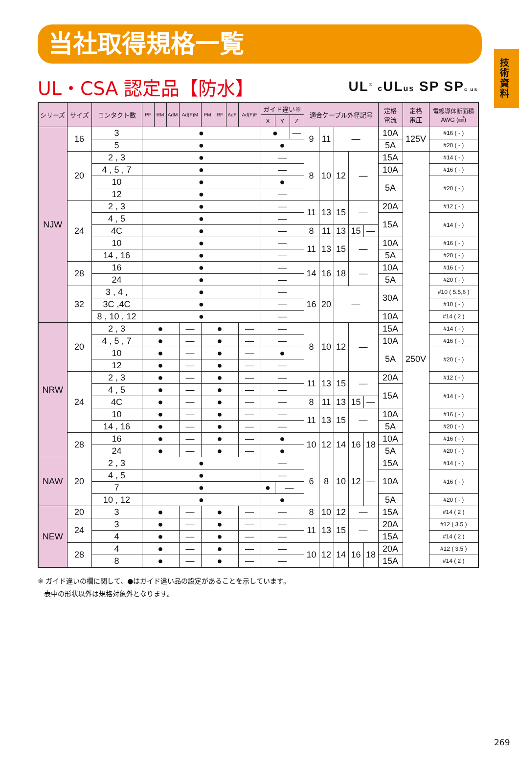技術資料
当社取得規格一覧
UL・CSA 認定品【防水】
UL<sup>®</sup> c ULus SP SPc us
| シリーズ | サイズ | コンタクト数 | PF | RM | AdM | Ad(F)M | PM | RF | AdF | Ad(F)F | ガイド違い※ | | | 適合ケーブル外径記号 | | | | | 定格 電流 | 定格 電圧 | 電線導体断面積 AWG (㎟) |
| --- | --- | --- | --- | --- | --- | --- | --- | --- | --- | --- | --- | --- | --- | --- | --- | --- | --- | --- | --- | --- | --- |
| | | | | | | | | | | | X | Y | Z | | | | | | | | |
| NJW | 16 | 3 | ● | | | | | | | | ● | | — | 9 | 11 | — | | | 10A | 125V | #16 ( - ) |
| | | 5 | ● | | | | | | | | ● | | | | | | | | 5A | | #20 ( - ) |
| | 20 | 2 , 3 | ● | | | | | | | | — | | | 8 | 10 | 12 | — | | 15A | 250V | #14 ( - ) |
| | | 4 , 5 , 7 | ● | | | | | | | | — | | | | | | | | 10A | | #16 ( - ) |
| | | 10 | ● | | | | | | | | ● | | | | | | | | 5A | | #20 ( - ) |
| | | 12 | ● | | | | | | | | — | | | | | | | | | | |
| | 24 | 2 , 3 | ● | | | | | | | | — | | | 11 | 13 | 15 | — | | 20A | | #12 ( - ) |
| | | 4 , 5 | ● | | | | | | | | — | | | | | | | | 15A | | #14 ( - ) |
| | | 4C | ● | | | | | | | | — | | | 8 | 11 | 13 | 15 | — | | | |
| | | 10 | ● | | | | | | | | — | | | 11 | 13 | 15 | — | | 10A | | #16 ( - ) |
| | | 14 , 16 | ● | | | | | | | | — | | | | | | | | 5A | | #20 ( - ) |
| | 28 | 16 | ● | | | | | | | | — | | | 14 | 16 | 18 | — | | 10A | | #16 ( - ) |
| | | 24 | ● | | | | | | | | — | | | | | | | | 5A | | #20 ( - ) |
| | 32 | 3 , 4 , | ● | | | | | | | | — | | | 16 | 20 | — | | | 30A | | #10 ( 5.5,6 ) |
| | | 3C ,4C | ● | | | | | | | | — | | | | | | | | | | #10 ( - ) |
| | | 8 , 10 , 12 | ● | | | | | | | | — | | | | | | | | 10A | | #14 ( 2 ) |
| NRW | 20 | 2 , 3 | ● | | | — | ● | | | — | — | | | 8 | 10 | 12 | — | | 15A | | #14 ( - ) |
| | | 4 , 5 , 7 | ● | | | — | ● | | | — | — | | | | | | | | 10A | | #16 ( - ) |
| | | 10 | ● | | | — | ● | | | — | ● | | | | | | | | 5A | | #20 ( - ) |
| | | 12 | ● | | | — | ● | | | — | — | | | | | | | | | | |
| | 24 | 2 , 3 | ● | | | — | ● | | | — | — | | | 11 | 13 | 15 | — | | 20A | | #12 ( - ) |
| | | 4 , 5 | ● | | | — | ● | | | — | — | | | | | | | | 15A | | #14 ( - ) |
| | | 4C | ● | | | — | ● | | | — | — | | | 8 | 11 | 13 | 15 | — | | | |
| | | 10 | ● | | | — | ● | | | — | — | | | 11 | 13 | 15 | — | | 10A | | #16 ( - ) |
| | | 14 , 16 | ● | | | — | ● | | | — | — | | | | | | | | 5A | | #20 ( - ) |
| | 28 | 16 | ● | | | — | ● | | | — | ● | | | 10 | 12 | 14 | 16 | 18 | 10A | | #16 ( - ) |
| | | 24 | ● | | | — | ● | | | — | ● | | | | | | | | 5A | | #20 ( - ) |
| NAW | 20 | 2 , 3 | ● | | | | | | | | — | | | 6 | 8 | 10 | 12 | — | 15A | | #14 ( - ) |
| | | 4 , 5 | ● | | | | | | | | — | | | | | | | | 10A | | #16 ( - ) |
| | | 7 | ● | | | | | | | | ● | — | | | | | | | | | |
| | | 10 , 12 | ● | | | | | | | | ● | | | | | | | | 5A | | #20 ( - ) |
| NEW | 20 | 3 | ● | | | — | ● | | | — | — | | | 8 | 10 | 12 | — | | 15A | | #14 ( 2 ) |
| | 24 | 3 | ● | | | — | ● | | | — | — | | | 11 | 13 | 15 | — | | 20A | | #12 ( 3.5 ) |
| | | 4 | ● | | | — | ● | | | — | — | | | | | | | | 15A | | #14 ( 2 ) |
| | 28 | 4 | ● | | | — | ● | | | — | — | | | 10 | 12 | 14 | 16 | 18 | 20A | | #12 ( 3.5 ) |
| | | 8 | ● | | | — | ● | | | — | — | | | | | | | | 15A | | #14 ( 2 ) |
※ ガイド違いの欄に関して、●はガイド違い品の設定があることを示しています。
表中の形状以外は規格対象外となります。
269